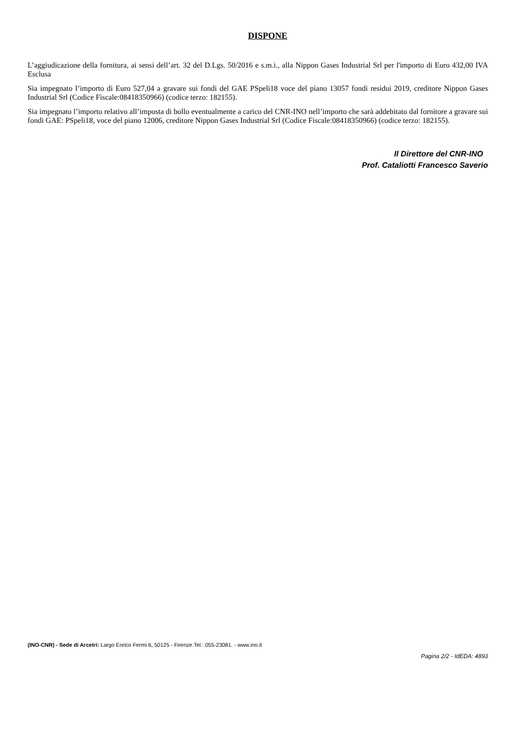DISPONE
L’aggiudicazione della fornitura, ai sensi dell’art. 32 del D.Lgs. 50/2016 e s.m.i., alla Nippon Gases Industrial Srl per l'importo di Euro 432,00 IVA Esclusa
Sia impegnato l’importo di Euro 527,04 a gravare sui fondi del GAE PSpeli18 voce del piano 13057 fondi residui 2019, creditore Nippon Gases Industrial Srl (Codice Fiscale:08418350966) (codice terzo: 182155).
Sia impegnato l’importo relativo all’imposta di bollo eventualmente a carico del CNR-INO nell’importo che sarà addebitato dal fornitore a gravare sui fondi GAE: PSpeli18, voce del piano 12006, creditore Nippon Gases Industrial Srl (Codice Fiscale:08418350966) (codice terzo: 182155).
Il Direttore del CNR-INO
Prof. Cataliotti Francesco Saverio
(INO-CNR) - Sede di Arcetri: Largo Enrico Fermi 6, 50125 - Firenze.Tel.: 055-23081. - www.ino.it
Pagina 2/2 - IdEDA: 4893